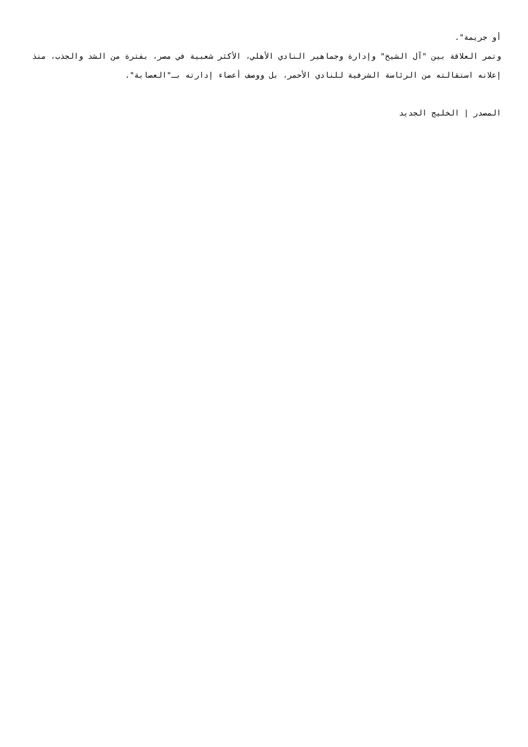أو جريمة".
وتمر العلاقة بين "آل الشيخ" وإدارة وجماهير النادي الأهلي، الأكثر شعبية في مصر، بفترة من الشد والجذب، منذ إعلانه استقالته من الرئاسة الشرفية للنادي الأحمر، بل ووصف أعضاء إدارته بـ"العصابة".
المصدر | الخليج الجديد